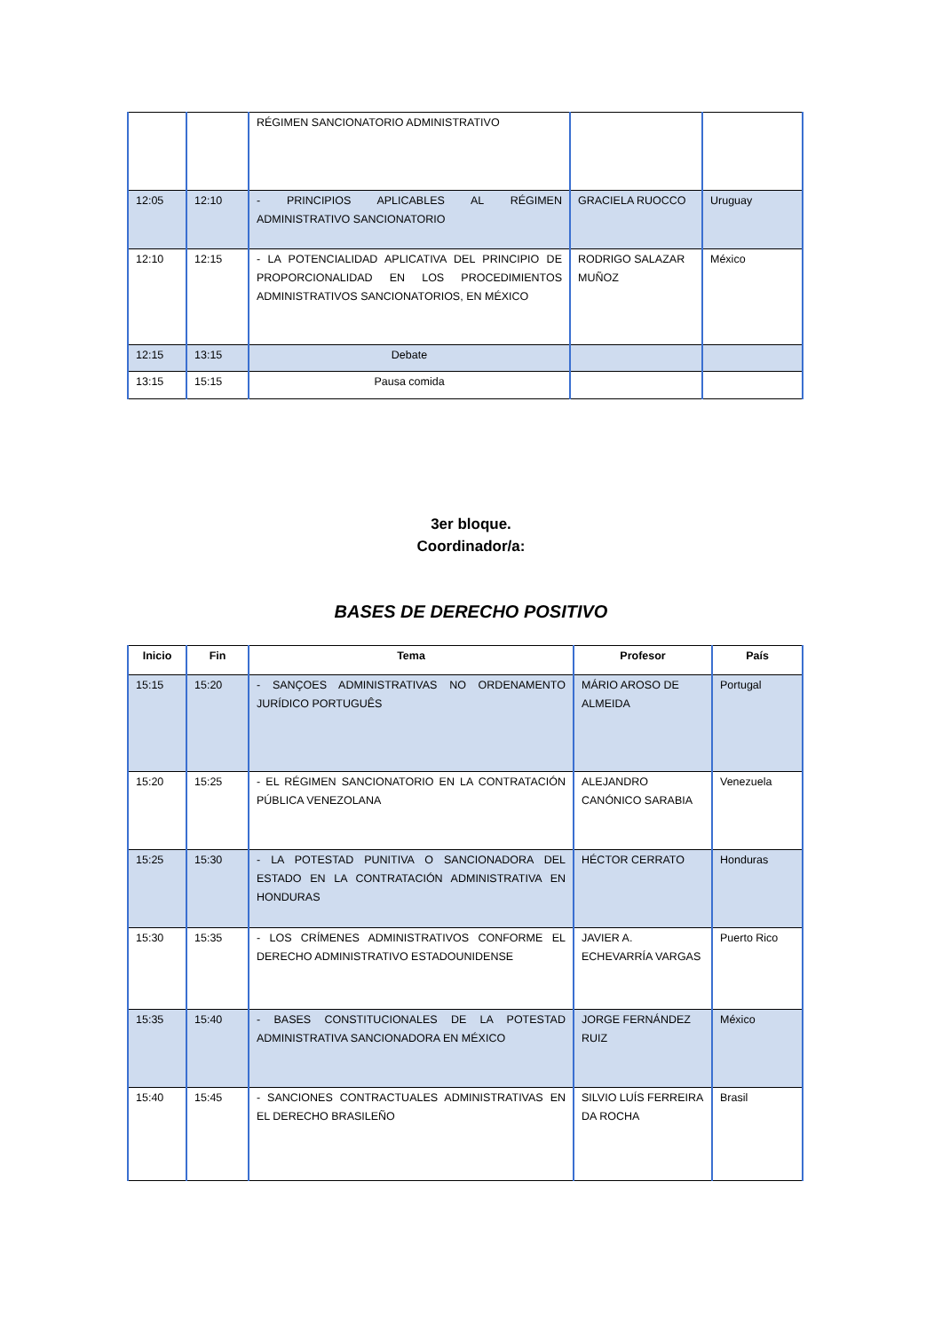| | | RÉGIMEN SANCIONATORIO ADMINISTRATIVO | | |
| 12:05 | 12:10 | - PRINCIPIOS APLICABLES AL RÉGIMEN ADMINISTRATIVO SANCIONATORIO | GRACIELA RUOCCO | Uruguay |
| 12:10 | 12:15 | - LA POTENCIALIDAD APLICATIVA DEL PRINCIPIO DE PROPORCIONALIDAD EN LOS PROCEDIMIENTOS ADMINISTRATIVOS SANCIONATORIOS, EN MÉXICO | RODRIGO SALAZAR MUÑOZ | México |
| 12:15 | 13:15 | Debate | | |
| 13:15 | 15:15 | Pausa comida | | |
3er bloque.
Coordinador/a:
BASES DE DERECHO POSITIVO
| Inicio | Fin | Tema | Profesor | País |
| --- | --- | --- | --- | --- |
| 15:15 | 15:20 | - SANÇOES ADMINISTRATIVAS NO ORDENAMENTO JURÍDICO PORTUGUÊS | MÁRIO AROSO DE ALMEIDA | Portugal |
| 15:20 | 15:25 | - EL RÉGIMEN SANCIONATORIO EN LA CONTRATACIÓN PÚBLICA VENEZOLANA | ALEJANDRO CANÓNICO SARABIA | Venezuela |
| 15:25 | 15:30 | - LA POTESTAD PUNITIVA O SANCIONADORA DEL ESTADO EN LA CONTRATACIÓN ADMINISTRATIVA EN HONDURAS | HÉCTOR CERRATO | Honduras |
| 15:30 | 15:35 | - LOS CRÍMENES ADMINISTRATIVOS CONFORME EL DERECHO ADMINISTRATIVO ESTADOUNIDENSE | JAVIER A. ECHEVARRÍA VARGAS | Puerto Rico |
| 15:35 | 15:40 | - BASES CONSTITUCIONALES DE LA POTESTAD ADMINISTRATIVA SANCIONADORA EN MÉXICO | JORGE FERNÁNDEZ RUIZ | México |
| 15:40 | 15:45 | - SANCIONES CONTRACTUALES ADMINISTRATIVAS EN EL DERECHO BRASILEÑO | SILVIO LUÍS FERREIRA DA ROCHA | Brasil |